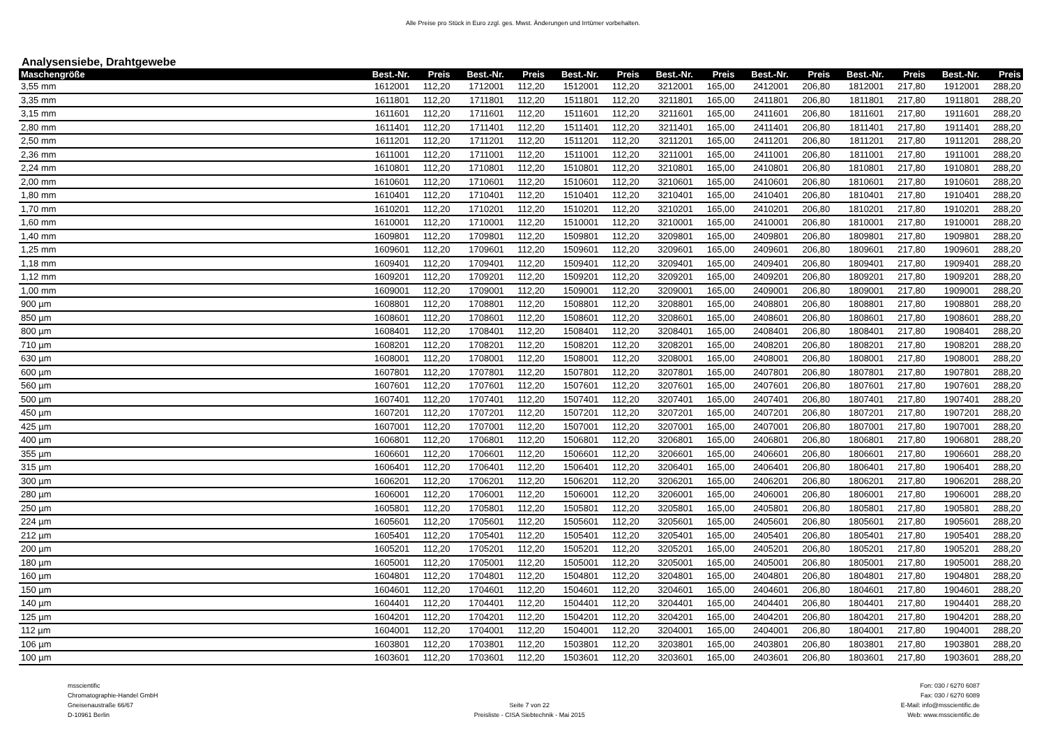Alle Preise pro Stück in Euro zzgl. ges. Mwst. Änderungen und Irrtümer vorbehalten.
Analysensiebe, Drahtgewebe
| Maschengröße | Best.-Nr. | Preis | Best.-Nr. | Preis | Best.-Nr. | Preis | Best.-Nr. | Preis | Best.-Nr. | Preis | Best.-Nr. | Preis | Best.-Nr. | Preis |
| --- | --- | --- | --- | --- | --- | --- | --- | --- | --- | --- | --- | --- | --- | --- |
| 3,55 mm | 1612001 | 112,20 | 1712001 | 112,20 | 1512001 | 112,20 | 3212001 | 165,00 | 2412001 | 206,80 | 1812001 | 217,80 | 1912001 | 288,20 |
| 3,35 mm | 1611801 | 112,20 | 1711801 | 112,20 | 1511801 | 112,20 | 3211801 | 165,00 | 2411801 | 206,80 | 1811801 | 217,80 | 1911801 | 288,20 |
| 3,15 mm | 1611601 | 112,20 | 1711601 | 112,20 | 1511601 | 112,20 | 3211601 | 165,00 | 2411601 | 206,80 | 1811601 | 217,80 | 1911601 | 288,20 |
| 2,80 mm | 1611401 | 112,20 | 1711401 | 112,20 | 1511401 | 112,20 | 3211401 | 165,00 | 2411401 | 206,80 | 1811401 | 217,80 | 1911401 | 288,20 |
| 2,50 mm | 1611201 | 112,20 | 1711201 | 112,20 | 1511201 | 112,20 | 3211201 | 165,00 | 2411201 | 206,80 | 1811201 | 217,80 | 1911201 | 288,20 |
| 2,36 mm | 1611001 | 112,20 | 1711001 | 112,20 | 1511001 | 112,20 | 3211001 | 165,00 | 2411001 | 206,80 | 1811001 | 217,80 | 1911001 | 288,20 |
| 2,24 mm | 1610801 | 112,20 | 1710801 | 112,20 | 1510801 | 112,20 | 3210801 | 165,00 | 2410801 | 206,80 | 1810801 | 217,80 | 1910801 | 288,20 |
| 2,00 mm | 1610601 | 112,20 | 1710601 | 112,20 | 1510601 | 112,20 | 3210601 | 165,00 | 2410601 | 206,80 | 1810601 | 217,80 | 1910601 | 288,20 |
| 1,80 mm | 1610401 | 112,20 | 1710401 | 112,20 | 1510401 | 112,20 | 3210401 | 165,00 | 2410401 | 206,80 | 1810401 | 217,80 | 1910401 | 288,20 |
| 1,70 mm | 1610201 | 112,20 | 1710201 | 112,20 | 1510201 | 112,20 | 3210201 | 165,00 | 2410201 | 206,80 | 1810201 | 217,80 | 1910201 | 288,20 |
| 1,60 mm | 1610001 | 112,20 | 1710001 | 112,20 | 1510001 | 112,20 | 3210001 | 165,00 | 2410001 | 206,80 | 1810001 | 217,80 | 1910001 | 288,20 |
| 1,40 mm | 1609801 | 112,20 | 1709801 | 112,20 | 1509801 | 112,20 | 3209801 | 165,00 | 2409801 | 206,80 | 1809801 | 217,80 | 1909801 | 288,20 |
| 1,25 mm | 1609601 | 112,20 | 1709601 | 112,20 | 1509601 | 112,20 | 3209601 | 165,00 | 2409601 | 206,80 | 1809601 | 217,80 | 1909601 | 288,20 |
| 1,18 mm | 1609401 | 112,20 | 1709401 | 112,20 | 1509401 | 112,20 | 3209401 | 165,00 | 2409401 | 206,80 | 1809401 | 217,80 | 1909401 | 288,20 |
| 1,12 mm | 1609201 | 112,20 | 1709201 | 112,20 | 1509201 | 112,20 | 3209201 | 165,00 | 2409201 | 206,80 | 1809201 | 217,80 | 1909201 | 288,20 |
| 1,00 mm | 1609001 | 112,20 | 1709001 | 112,20 | 1509001 | 112,20 | 3209001 | 165,00 | 2409001 | 206,80 | 1809001 | 217,80 | 1909001 | 288,20 |
| 900 µm | 1608801 | 112,20 | 1708801 | 112,20 | 1508801 | 112,20 | 3208801 | 165,00 | 2408801 | 206,80 | 1808801 | 217,80 | 1908801 | 288,20 |
| 850 µm | 1608601 | 112,20 | 1708601 | 112,20 | 1508601 | 112,20 | 3208601 | 165,00 | 2408601 | 206,80 | 1808601 | 217,80 | 1908601 | 288,20 |
| 800 µm | 1608401 | 112,20 | 1708401 | 112,20 | 1508401 | 112,20 | 3208401 | 165,00 | 2408401 | 206,80 | 1808401 | 217,80 | 1908401 | 288,20 |
| 710 µm | 1608201 | 112,20 | 1708201 | 112,20 | 1508201 | 112,20 | 3208201 | 165,00 | 2408201 | 206,80 | 1808201 | 217,80 | 1908201 | 288,20 |
| 630 µm | 1608001 | 112,20 | 1708001 | 112,20 | 1508001 | 112,20 | 3208001 | 165,00 | 2408001 | 206,80 | 1808001 | 217,80 | 1908001 | 288,20 |
| 600 µm | 1607801 | 112,20 | 1707801 | 112,20 | 1507801 | 112,20 | 3207801 | 165,00 | 2407801 | 206,80 | 1807801 | 217,80 | 1907801 | 288,20 |
| 560 µm | 1607601 | 112,20 | 1707601 | 112,20 | 1507601 | 112,20 | 3207601 | 165,00 | 2407601 | 206,80 | 1807601 | 217,80 | 1907601 | 288,20 |
| 500 µm | 1607401 | 112,20 | 1707401 | 112,20 | 1507401 | 112,20 | 3207401 | 165,00 | 2407401 | 206,80 | 1807401 | 217,80 | 1907401 | 288,20 |
| 450 µm | 1607201 | 112,20 | 1707201 | 112,20 | 1507201 | 112,20 | 3207201 | 165,00 | 2407201 | 206,80 | 1807201 | 217,80 | 1907201 | 288,20 |
| 425 µm | 1607001 | 112,20 | 1707001 | 112,20 | 1507001 | 112,20 | 3207001 | 165,00 | 2407001 | 206,80 | 1807001 | 217,80 | 1907001 | 288,20 |
| 400 µm | 1606801 | 112,20 | 1706801 | 112,20 | 1506801 | 112,20 | 3206801 | 165,00 | 2406801 | 206,80 | 1806801 | 217,80 | 1906801 | 288,20 |
| 355 µm | 1606601 | 112,20 | 1706601 | 112,20 | 1506601 | 112,20 | 3206601 | 165,00 | 2406601 | 206,80 | 1806601 | 217,80 | 1906601 | 288,20 |
| 315 µm | 1606401 | 112,20 | 1706401 | 112,20 | 1506401 | 112,20 | 3206401 | 165,00 | 2406401 | 206,80 | 1806401 | 217,80 | 1906401 | 288,20 |
| 300 µm | 1606201 | 112,20 | 1706201 | 112,20 | 1506201 | 112,20 | 3206201 | 165,00 | 2406201 | 206,80 | 1806201 | 217,80 | 1906201 | 288,20 |
| 280 µm | 1606001 | 112,20 | 1706001 | 112,20 | 1506001 | 112,20 | 3206001 | 165,00 | 2406001 | 206,80 | 1806001 | 217,80 | 1906001 | 288,20 |
| 250 µm | 1605801 | 112,20 | 1705801 | 112,20 | 1505801 | 112,20 | 3205801 | 165,00 | 2405801 | 206,80 | 1805801 | 217,80 | 1905801 | 288,20 |
| 224 µm | 1605601 | 112,20 | 1705601 | 112,20 | 1505601 | 112,20 | 3205601 | 165,00 | 2405601 | 206,80 | 1805601 | 217,80 | 1905601 | 288,20 |
| 212 µm | 1605401 | 112,20 | 1705401 | 112,20 | 1505401 | 112,20 | 3205401 | 165,00 | 2405401 | 206,80 | 1805401 | 217,80 | 1905401 | 288,20 |
| 200 µm | 1605201 | 112,20 | 1705201 | 112,20 | 1505201 | 112,20 | 3205201 | 165,00 | 2405201 | 206,80 | 1805201 | 217,80 | 1905201 | 288,20 |
| 180 µm | 1605001 | 112,20 | 1705001 | 112,20 | 1505001 | 112,20 | 3205001 | 165,00 | 2405001 | 206,80 | 1805001 | 217,80 | 1905001 | 288,20 |
| 160 µm | 1604801 | 112,20 | 1704801 | 112,20 | 1504801 | 112,20 | 3204801 | 165,00 | 2404801 | 206,80 | 1804801 | 217,80 | 1904801 | 288,20 |
| 150 µm | 1604601 | 112,20 | 1704601 | 112,20 | 1504601 | 112,20 | 3204601 | 165,00 | 2404601 | 206,80 | 1804601 | 217,80 | 1904601 | 288,20 |
| 140 µm | 1604401 | 112,20 | 1704401 | 112,20 | 1504401 | 112,20 | 3204401 | 165,00 | 2404401 | 206,80 | 1804401 | 217,80 | 1904401 | 288,20 |
| 125 µm | 1604201 | 112,20 | 1704201 | 112,20 | 1504201 | 112,20 | 3204201 | 165,00 | 2404201 | 206,80 | 1804201 | 217,80 | 1904201 | 288,20 |
| 112 µm | 1604001 | 112,20 | 1704001 | 112,20 | 1504001 | 112,20 | 3204001 | 165,00 | 2404001 | 206,80 | 1804001 | 217,80 | 1904001 | 288,20 |
| 106 µm | 1603801 | 112,20 | 1703801 | 112,20 | 1503801 | 112,20 | 3203801 | 165,00 | 2403801 | 206,80 | 1803801 | 217,80 | 1903801 | 288,20 |
| 100 µm | 1603601 | 112,20 | 1703601 | 112,20 | 1503601 | 112,20 | 3203601 | 165,00 | 2403601 | 206,80 | 1803601 | 217,80 | 1903601 | 288,20 |
msscientific
Chromatographie-Handel GmbH
Gneisenaustraße 66/67
D-10961 Berlin
Seite 7 von 22
Preisliste - CISA Siebtechnik - Mai 2015
Fon: 030 / 6270 6087
Fax: 030 / 6270 6089
E-Mail: info@msscientific.de
Web: www.msscientific.de